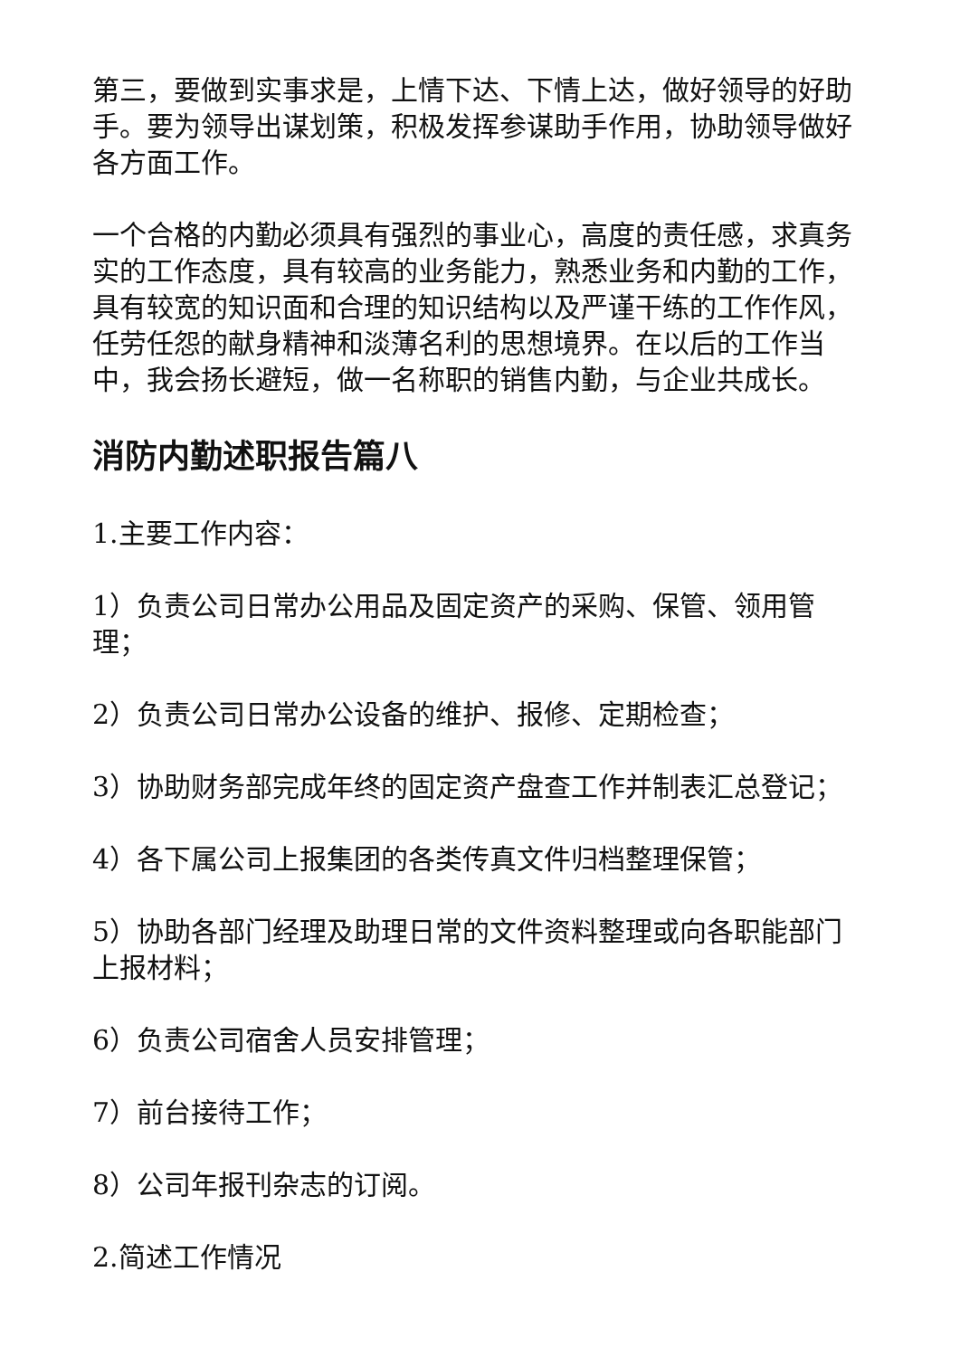第三，要做到实事求是，上情下达、下情上达，做好领导的好助手。要为领导出谋划策，积极发挥参谋助手作用，协助领导做好各方面工作。
一个合格的内勤必须具有强烈的事业心，高度的责任感，求真务实的工作态度，具有较高的业务能力，熟悉业务和内勤的工作，具有较宽的知识面和合理的知识结构以及严谨干练的工作作风，任劳任怨的献身精神和淡薄名利的思想境界。在以后的工作当中，我会扬长避短，做一名称职的销售内勤，与企业共成长。
消防内勤述职报告篇八
1.主要工作内容：
1）负责公司日常办公用品及固定资产的采购、保管、领用管理；
2）负责公司日常办公设备的维护、报修、定期检查；
3）协助财务部完成年终的固定资产盘查工作并制表汇总登记；
4）各下属公司上报集团的各类传真文件归档整理保管；
5）协助各部门经理及助理日常的文件资料整理或向各职能部门上报材料；
6）负责公司宿舍人员安排管理；
7）前台接待工作；
8）公司年报刊杂志的订阅。
2.简述工作情况